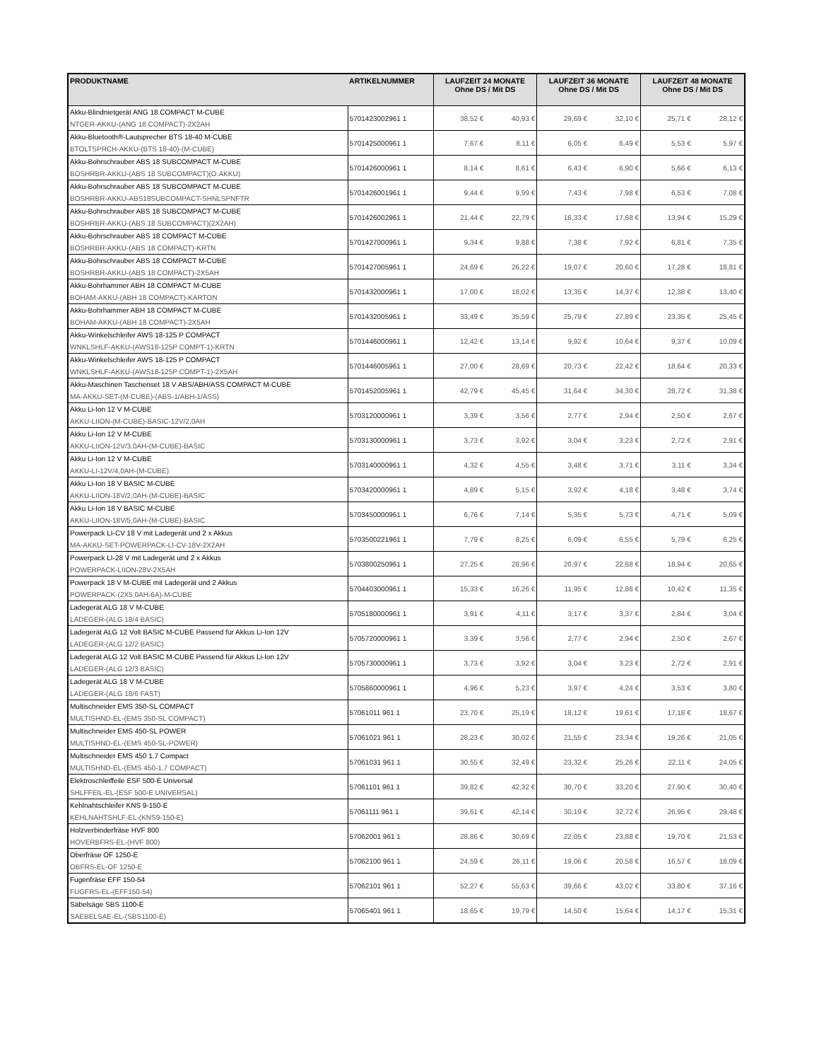| PRODUKTNAME | ARTIKELNUMMER | LAUFZEIT 24 MONATE Ohne DS / Mit DS | | LAUFZEIT 36 MONATE Ohne DS / Mit DS | | LAUFZEIT 48 MONATE Ohne DS / Mit DS | |
| --- | --- | --- | --- | --- | --- | --- | --- |
| Akku-Blindnietgerät ANG 18 COMPACT M-CUBE NTGER-AKKU-(ANG 18 COMPACT)-2X2AH | 5701423002961 1 | 38,52 € | 40,93 € | 29,69 € | 32,10 € | 25,71 € | 28,12 € |
| Akku-Bluetooth®-Lautsprecher BTS 18-40 M-CUBE BTOLTSPRCH-AKKU-(BTS 18-40)-(M-CUBE) | 5701425000961 1 | 7,67 € | 8,11 € | 6,05 € | 6,49 € | 5,53 € | 5,97 € |
| Akku-Bohrschrauber ABS 18 SUBCOMPACT M-CUBE BOSHRBR-AKKU-(ABS 18 SUBCOMPACT)(O.AKKU) | 5701426000961 1 | 8,14 € | 8,61 € | 6,43 € | 6,90 € | 5,66 € | 6,13 € |
| Akku-Bohrschrauber ABS 18 SUBCOMPACT M-CUBE BOSHRBR-AKKU-ABS18SUBCOMPACT-SHNLSPNFTR | 5701426001961 1 | 9,44 € | 9,99 € | 7,43 € | 7,98 € | 6,53 € | 7,08 € |
| Akku-Bohrschrauber ABS 18 SUBCOMPACT M-CUBE BOSHRBR-AKKU-(ABS 18 SUBCOMPACT)(2X2AH) | 5701426002961 1 | 21,44 € | 22,79 € | 16,33 € | 17,68 € | 13,94 € | 15,29 € |
| Akku-Bohrschrauber ABS 18 COMPACT M-CUBE BOSHRBR-AKKU-(ABS 18 COMPACT)-KRTN | 5701427000961 1 | 9,34 € | 9,88 € | 7,38 € | 7,92 € | 6,81 € | 7,35 € |
| Akku-Bohrschrauber ABS 18 COMPACT M-CUBE BOSHRBR-AKKU-(ABS 18 COMPACT)-2X5AH | 5701427005961 1 | 24,69 € | 26,22 € | 19,07 € | 20,60 € | 17,28 € | 18,81 € |
| Akku-Bohrhammer ABH 18 COMPACT M-CUBE BOHAM-AKKU-(ABH 18 COMPACT)-KARTON | 5701432000961 1 | 17,00 € | 18,02 € | 13,35 € | 14,37 € | 12,38 € | 13,40 € |
| Akku-Bohrhammer ABH 18 COMPACT M-CUBE BOHAM-AKKU-(ABH 18 COMPACT)-2X5AH | 5701432005961 1 | 33,49 € | 35,59 € | 25,79 € | 27,89 € | 23,35 € | 25,45 € |
| Akku-Winkelschleifer AWS 18-125 P COMPACT WNKLSHLF-AKKU-(AWS18-125P COMPT-1)-KRTN | 5701446000961 1 | 12,42 € | 13,14 € | 9,92 € | 10,64 € | 9,37 € | 10,09 € |
| Akku-Winkelschleifer AWS 18-125 P COMPACT WNKLSHLF-AKKU-(AWS18-125P COMPT-1)-2X5AH | 5701446005961 1 | 27,00 € | 28,69 € | 20,73 € | 22,42 € | 18,64 € | 20,33 € |
| Akku-Maschinen Taschenset 18 V ABS/ABH/ASS COMPACT M-CUBE MA-AKKU-SET-(M-CUBE)-(ABS-1/ABH-1/ASS) | 5701452005961 1 | 42,79 € | 45,45 € | 31,64 € | 34,30 € | 28,72 € | 31,38 € |
| Akku Li-Ion 12 V M-CUBE AKKU-LIION-(M-CUBE)-BASIC-12V/2,0AH | 5703120000961 1 | 3,39 € | 3,56 € | 2,77 € | 2,94 € | 2,50 € | 2,67 € |
| Akku Li-Ion 12 V M-CUBE AKKU-LIION-12V/3,0AH-(M-CUBE)-BASIC | 5703130000961 1 | 3,73 € | 3,92 € | 3,04 € | 3,23 € | 2,72 € | 2,91 € |
| Akku Li-Ion 12 V M-CUBE AKKU-LI-12V/4,0AH-(M-CUBE) | 5703140000961 1 | 4,32 € | 4,55 € | 3,48 € | 3,71 € | 3,11 € | 3,34 € |
| Akku Li-Ion 18 V BASIC M-CUBE AKKU-LIION-18V/2,0AH-(M-CUBE)-BASIC | 5703420000961 1 | 4,89 € | 5,15 € | 3,92 € | 4,18 € | 3,48 € | 3,74 € |
| Akku Li-Ion 18 V BASIC M-CUBE AKKU-LIION-18V/5,0AH-(M-CUBE)-BASIC | 5703450000961 1 | 6,76 € | 7,14 € | 5,35 € | 5,73 € | 4,71 € | 5,09 € |
| Powerpack LI-CV 18 V mit Ladegerät und 2 x Akkus MA-AKKU-SET-POWERPACK-LI-CV-18V-2X2AH | 5703500221961 1 | 7,79 € | 8,25 € | 6,09 € | 6,55 € | 5,79 € | 6,25 € |
| Powerpack LI-28 V mit Ladegerät und 2 x Akkus POWERPACK-LIION-28V-2X5AH | 5703800250961 1 | 27,25 € | 28,96 € | 20,97 € | 22,68 € | 18,94 € | 20,65 € |
| Powerpack 18 V M-CUBE mit Ladegerät und 2 Akkus POWERPACK-(2X5,0AH-6A)-M-CUBE | 5704403000961 1 | 15,33 € | 16,26 € | 11,95 € | 12,88 € | 10,42 € | 11,35 € |
| Ladegerät ALG 18 V M-CUBE LADEGER-(ALG 18/4 BASIC) | 5705180000961 1 | 3,91 € | 4,11 € | 3,17 € | 3,37 € | 2,84 € | 3,04 € |
| Ladegerät ALG 12 Volt BASIC M-CUBE Passend für Akkus Li-Ion 12V LADEGER-(ALG 12/2 BASIC) | 5705720000961 1 | 3,39 € | 3,56 € | 2,77 € | 2,94 € | 2,50 € | 2,67 € |
| Ladegerät ALG 12 Volt BASIC M-CUBE Passend für Akkus Li-Ion 12V LADEGER-(ALG 12/3 BASIC) | 5705730000961 1 | 3,73 € | 3,92 € | 3,04 € | 3,23 € | 2,72 € | 2,91 € |
| Ladegerät ALG 18 V M-CUBE LADEGER-(ALG 18/6 FAST) | 5705860000961 1 | 4,96 € | 5,23 € | 3,97 € | 4,24 € | 3,53 € | 3,80 € |
| Multischneider EMS 350-SL COMPACT MULTISHND-EL-(EMS 350-SL COMPACT) | 57061011 961 1 | 23,70 € | 25,19 € | 18,12 € | 19,61 € | 17,18 € | 18,67 € |
| Multischneider EMS 450-SL POWER MULTISHND-EL-(EMS 450-SL-POWER) | 57061021 961 1 | 28,23 € | 30,02 € | 21,55 € | 23,34 € | 19,26 € | 21,05 € |
| Multischneider EMS 450 1.7 Compact MULTISHND-EL-(EMS 450-1.7 COMPACT) | 57061031 961 1 | 30,55 € | 32,49 € | 23,32 € | 25,26 € | 22,11 € | 24,05 € |
| Elektroschleiffeile ESF 500-E Universal SHLFFEIL-EL-(ESF 500-E UNIVERSAL) | 57061101 961 1 | 39,82 € | 42,32 € | 30,70 € | 33,20 € | 27,90 € | 30,40 € |
| Kehlnahtschleifer KNS 9-150-E KEHLNAHTSHLF-EL-(KNS9-150-E) | 57061111 961 1 | 39,61 € | 42,14 € | 30,19 € | 32,72 € | 26,95 € | 29,48 € |
| Holzverbinderfräse HVF 800 HOVERBFRS-EL-(HVF 800) | 57062001 961 1 | 28,86 € | 30,69 € | 22,05 € | 23,88 € | 19,70 € | 21,53 € |
| Oberfräse OF 1250-E OBFRS-EL-OF 1250-E | 57062100 961 1 | 24,59 € | 26,11 € | 19,06 € | 20,58 € | 16,57 € | 18,09 € |
| Fugenfräse EFF 150-54 FUGFRS-EL-(EFF150-54) | 57062101 961 1 | 52,27 € | 55,63 € | 39,66 € | 43,02 € | 33,80 € | 37,16 € |
| Säbelsäge SBS 1100-E SAEBELSAE-EL-(SBS1100-E) | 57065401 961 1 | 18,65 € | 19,79 € | 14,50 € | 15,64 € | 14,17 € | 15,31 € |